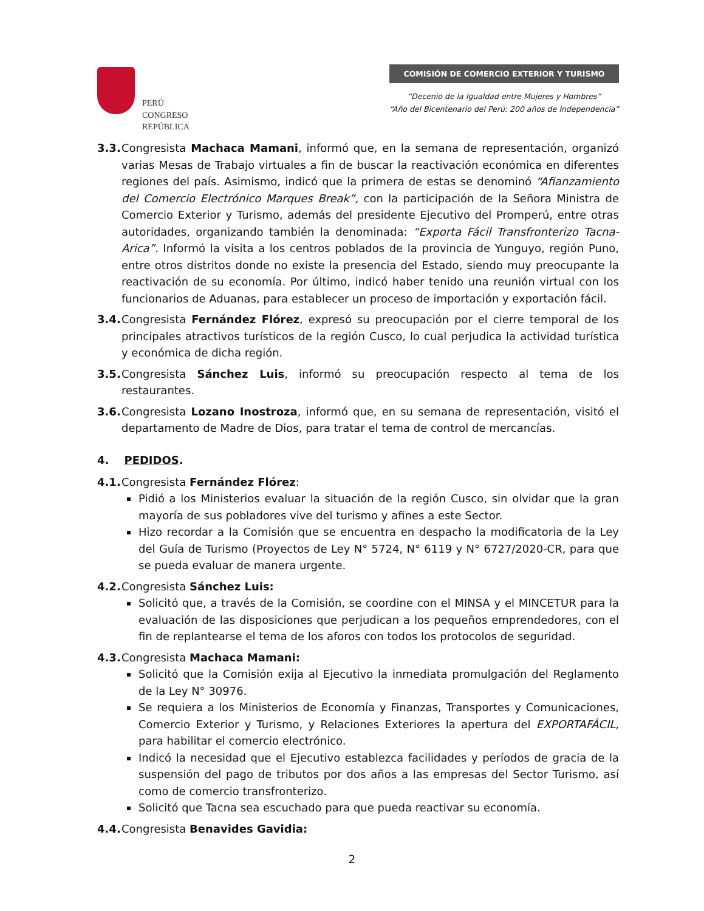PERÚ
CONGRESO
REPÚBLICA
COMISIÓN DE COMERCIO EXTERIOR Y TURISMO
“Decenio de la Igualdad entre Mujeres y Hombres”
“Año del Bicentenario del Perú: 200 años de Independencia”
3.3. Congresista Machaca Mamani, informó que, en la semana de representación, organizó varias Mesas de Trabajo virtuales a fin de buscar la reactivación económica en diferentes regiones del país. Asimismo, indicó que la primera de estas se denominó “Afianzamiento del Comercio Electrónico Marques Break”, con la participación de la Señora Ministra de Comercio Exterior y Turismo, además del presidente Ejecutivo del Promperú, entre otras autoridades, organizando también la denominada: “Exporta Fácil Transfronterizo Tacna-Arica”. Informó la visita a los centros poblados de la provincia de Yunguyo, región Puno, entre otros distritos donde no existe la presencia del Estado, siendo muy preocupante la reactivación de su economía. Por último, indicó haber tenido una reunión virtual con los funcionarios de Aduanas, para establecer un proceso de importación y exportación fácil.
3.4. Congresista Fernández Flórez, expresó su preocupación por el cierre temporal de los principales atractivos turísticos de la región Cusco, lo cual perjudica la actividad turística y económica de dicha región.
3.5. Congresista Sánchez Luis, informó su preocupación respecto al tema de los restaurantes.
3.6. Congresista Lozano Inostroza, informó que, en su semana de representación, visitó el departamento de Madre de Dios, para tratar el tema de control de mercancías.
4. PEDIDOS.
4.1. Congresista Fernández Flórez:
Pidió a los Ministerios evaluar la situación de la región Cusco, sin olvidar que la gran mayoría de sus pobladores vive del turismo y afines a este Sector.
Hizo recordar a la Comisión que se encuentra en despacho la modificatoria de la Ley del Guía de Turismo (Proyectos de Ley N° 5724, N° 6119 y N° 6727/2020-CR, para que se pueda evaluar de manera urgente.
4.2. Congresista Sánchez Luis:
Solicitó que, a través de la Comisión, se coordine con el MINSA y el MINCETUR para la evaluación de las disposiciones que perjudican a los pequeños emprendedores, con el fin de replantearse el tema de los aforos con todos los protocolos de seguridad.
4.3. Congresista Machaca Mamani:
Solicitó que la Comisión exija al Ejecutivo la inmediata promulgación del Reglamento de la Ley N° 30976.
Se requiera a los Ministerios de Economía y Finanzas, Transportes y Comunicaciones, Comercio Exterior y Turismo, y Relaciones Exteriores la apertura del EXPORTAFÁCIL, para habilitar el comercio electrónico.
Indicó la necesidad que el Ejecutivo establezca facilidades y períodos de gracia de la suspensión del pago de tributos por dos años a las empresas del Sector Turismo, así como de comercio transfronterizo.
Solicitó que Tacna sea escuchado para que pueda reactivar su economía.
4.4. Congresista Benavides Gavidia:
2